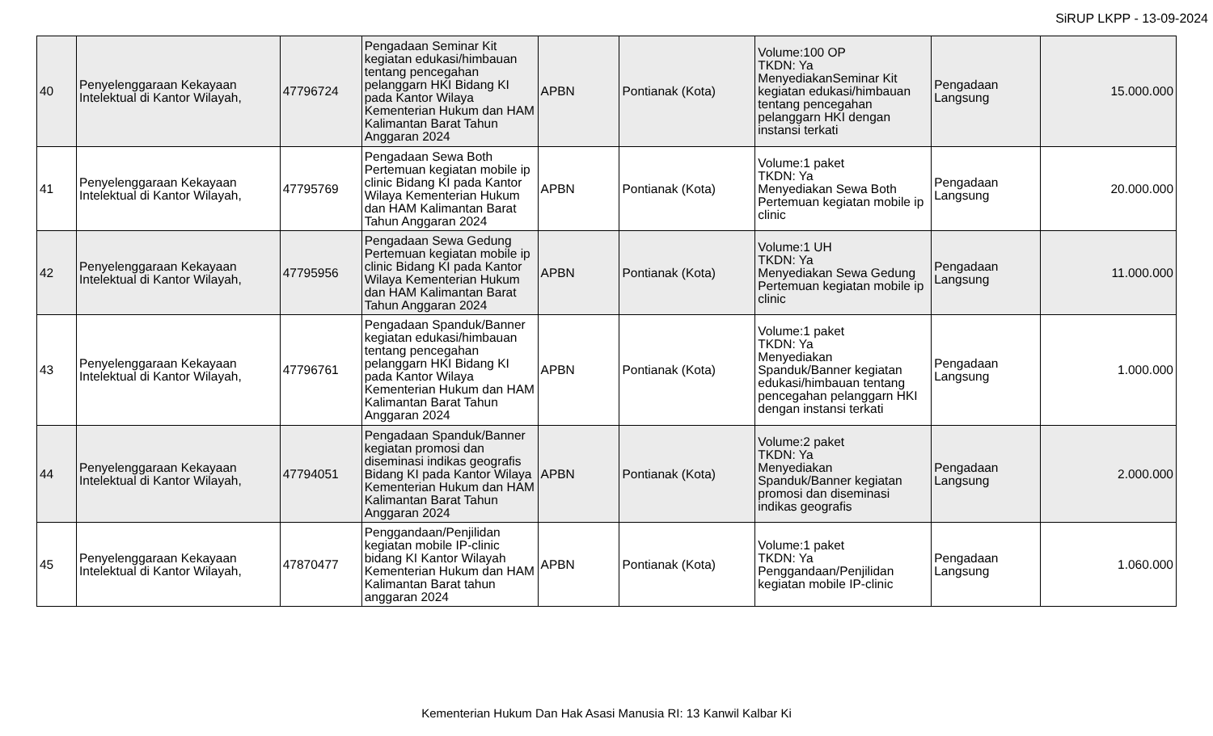SiRUP LKPP - 13-09-2024
| 40 | Penyelenggaraan Kekayaan Intelektual di Kantor Wilayah, | 47796724 | Pengadaan Seminar Kit kegiatan edukasi/himbauan tentang pencegahan pelanggarn HKI Bidang KI pada Kantor Wilaya Kementerian Hukum dan HAM Kalimantan Barat Tahun Anggaran 2024 | APBN | Pontianak (Kota) | Volume:100 OP TKDN: Ya MenyediakanSeminar Kit kegiatan edukasi/himbauan tentang pencegahan pelanggarn HKI dengan instansi terkati | Pengadaan Langsung | 15.000.000 |
| 41 | Penyelenggaraan Kekayaan Intelektual di Kantor Wilayah, | 47795769 | Pengadaan Sewa Both Pertemuan kegiatan mobile ip clinic Bidang KI pada Kantor Wilaya Kementerian Hukum dan HAM Kalimantan Barat Tahun Anggaran 2024 | APBN | Pontianak (Kota) | Volume:1 paket TKDN: Ya Menyediakan Sewa Both Pertemuan kegiatan mobile ip clinic | Pengadaan Langsung | 20.000.000 |
| 42 | Penyelenggaraan Kekayaan Intelektual di Kantor Wilayah, | 47795956 | Pengadaan Sewa Gedung Pertemuan kegiatan mobile ip clinic Bidang KI pada Kantor Wilaya Kementerian Hukum dan HAM Kalimantan Barat Tahun Anggaran 2024 | APBN | Pontianak (Kota) | Volume:1 UH TKDN: Ya Menyediakan Sewa Gedung Pertemuan kegiatan mobile ip clinic | Pengadaan Langsung | 11.000.000 |
| 43 | Penyelenggaraan Kekayaan Intelektual di Kantor Wilayah, | 47796761 | Pengadaan Spanduk/Banner kegiatan edukasi/himbauan tentang pencegahan pelanggarn HKI Bidang KI pada Kantor Wilaya Kementerian Hukum dan HAM Kalimantan Barat Tahun Anggaran 2024 | APBN | Pontianak (Kota) | Volume:1 paket TKDN: Ya Menyediakan Spanduk/Banner kegiatan edukasi/himbauan tentang pencegahan pelanggarn HKI dengan instansi terkati | Pengadaan Langsung | 1.000.000 |
| 44 | Penyelenggaraan Kekayaan Intelektual di Kantor Wilayah, | 47794051 | Pengadaan Spanduk/Banner kegiatan promosi dan diseminasi indikas geografis Bidang KI pada Kantor Wilaya Kementerian Hukum dan HAM Kalimantan Barat Tahun Anggaran 2024 | APBN | Pontianak (Kota) | Volume:2 paket TKDN: Ya Menyediakan Spanduk/Banner kegiatan promosi dan diseminasi indikas geografis | Pengadaan Langsung | 2.000.000 |
| 45 | Penyelenggaraan Kekayaan Intelektual di Kantor Wilayah, | 47870477 | Penggandaan/Penjilidan kegiatan mobile IP-clinic bidang KI Kantor Wilayah Kementerian Hukum dan HAM Kalimantan Barat tahun anggaran 2024 | APBN | Pontianak (Kota) | Volume:1 paket TKDN: Ya Penggandaan/Penjilidan kegiatan mobile IP-clinic | Pengadaan Langsung | 1.060.000 |
Kementerian Hukum Dan Hak Asasi Manusia RI: 13 Kanwil Kalbar Ki